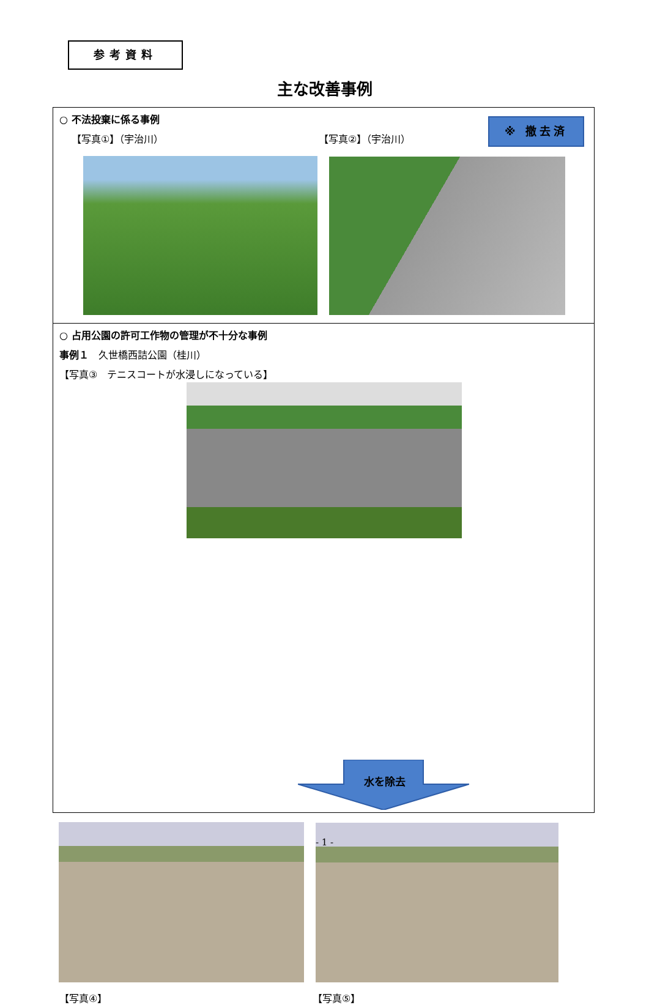参考資料
主な改善事例
○ 不法投棄に係る事例
【写真①】（宇治川） 【写真②】（宇治川）
※ 撤去済
○ 占用公園の許可工作物の管理が不十分な事例
事例１　久世橋西詰公園（桂川）
【写真③　テニスコートが水浸しになっている】
水を除去
【写真④】 【写真⑤】
- 1 -